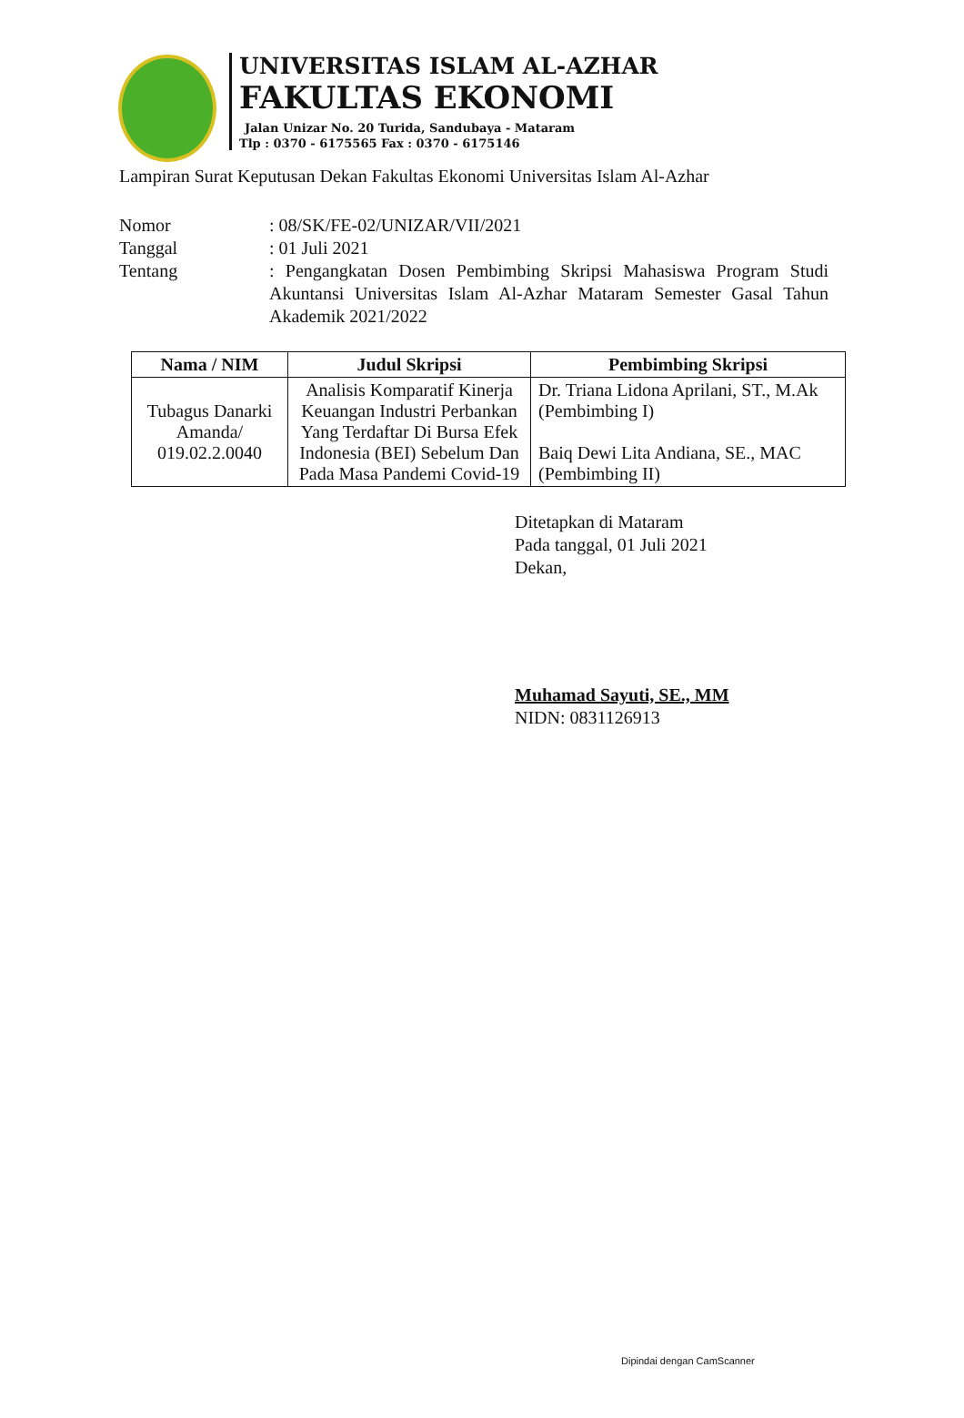UNIVERSITAS ISLAM AL-AZHAR
FAKULTAS EKONOMI
Jalan Unizar No. 20 Turida, Sandubaya - Mataram
Tlp : 0370 - 6175565 Fax : 0370 - 6175146
Lampiran Surat Keputusan Dekan Fakultas Ekonomi Universitas Islam Al-Azhar
Nomor : 08/SK/FE-02/UNIZAR/VII/2021
Tanggal : 01 Juli 2021
Tentang : Pengangkatan Dosen Pembimbing Skripsi Mahasiswa Program Studi Akuntansi Universitas Islam Al-Azhar Mataram Semester Gasal Tahun Akademik 2021/2022
| Nama / NIM | Judul Skripsi | Pembimbing Skripsi |
| --- | --- | --- |
| Tubagus Danarki Amanda/ 019.02.2.0040 | Analisis Komparatif Kinerja Keuangan Industri Perbankan Yang Terdaftar Di Bursa Efek Indonesia (BEI) Sebelum Dan Pada Masa Pandemi Covid-19 | Dr. Triana Lidona Aprilani, ST., M.Ak (Pembimbing I) Baiq Dewi Lita Andiana, SE., MAC (Pembimbing II) |
Ditetapkan di Mataram
Pada tanggal, 01 Juli 2021
Dekan,
Muhamad Sayuti, SE., MM
NIDN: 0831126913
Dipindai dengan CamScanner